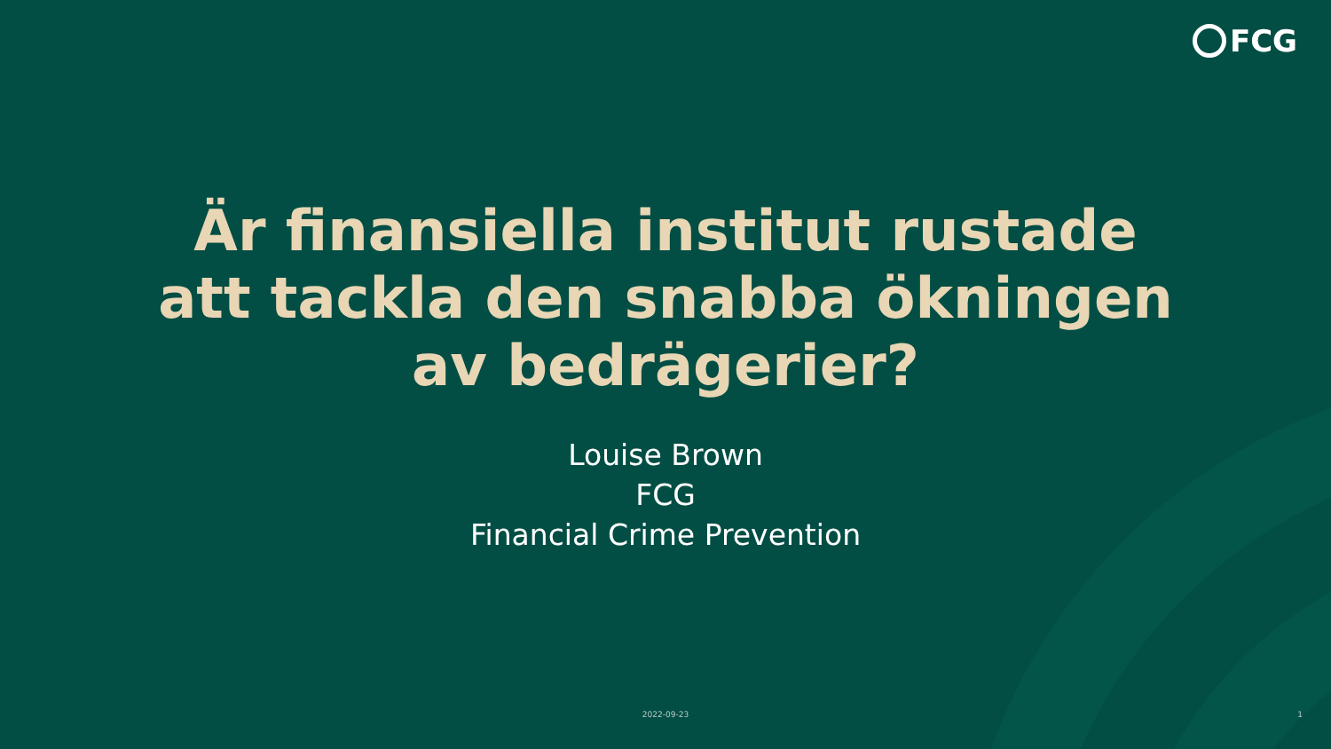FCG
Är finansiella institut rustade
att tackla den snabba ökningen
av bedrägerier?
Louise Brown
FCG
Financial Crime Prevention
2022-09-23 1